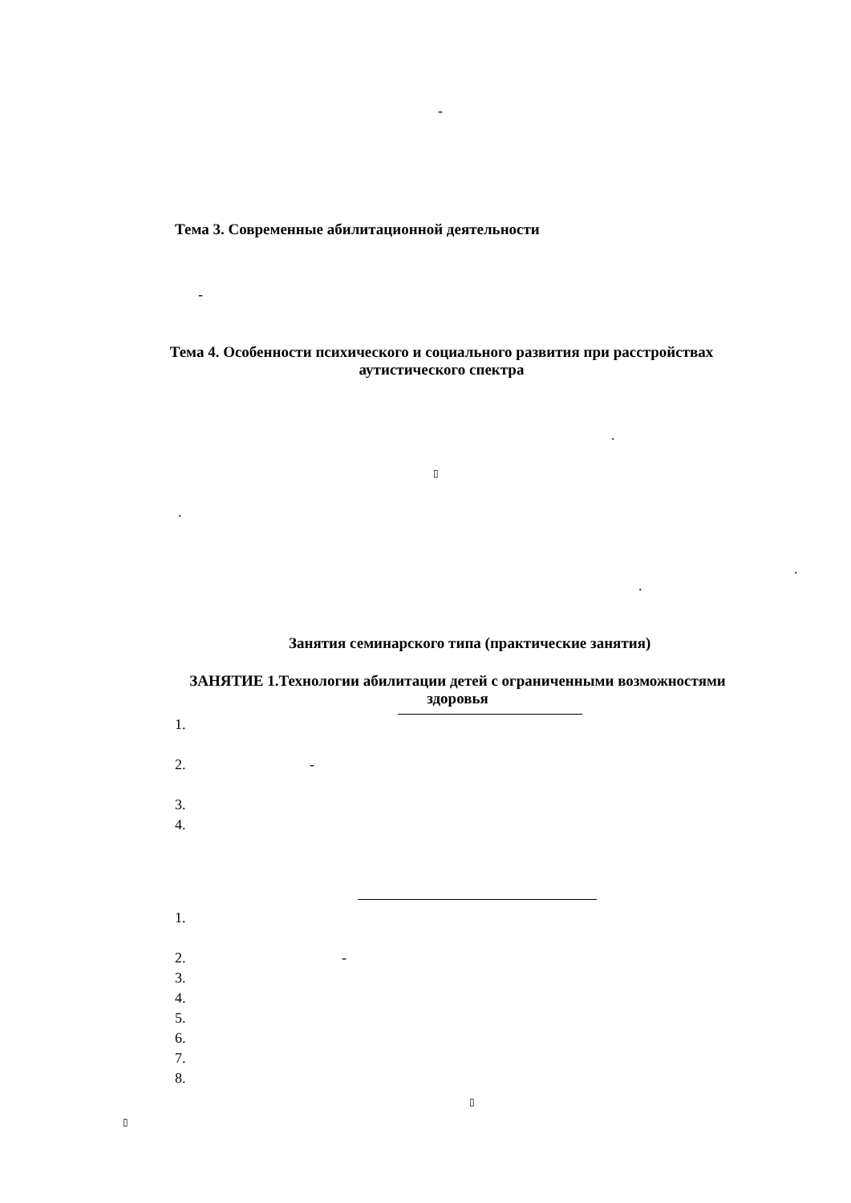-
Тема 3. Современные абилитационной деятельности
-
Тема 4. Особенности психического и социального развития при расстройствах
аутистического спектра
.
▯
.
.
.
Занятия семинарского типа (практические занятия)
ЗАНЯТИЕ 1.Технологии абилитации детей с ограниченными возможностями
здоровья
1.
2. -
3.
4.
1.
2. -
3.
4.
5.
6.
7.
8.
▯
▯